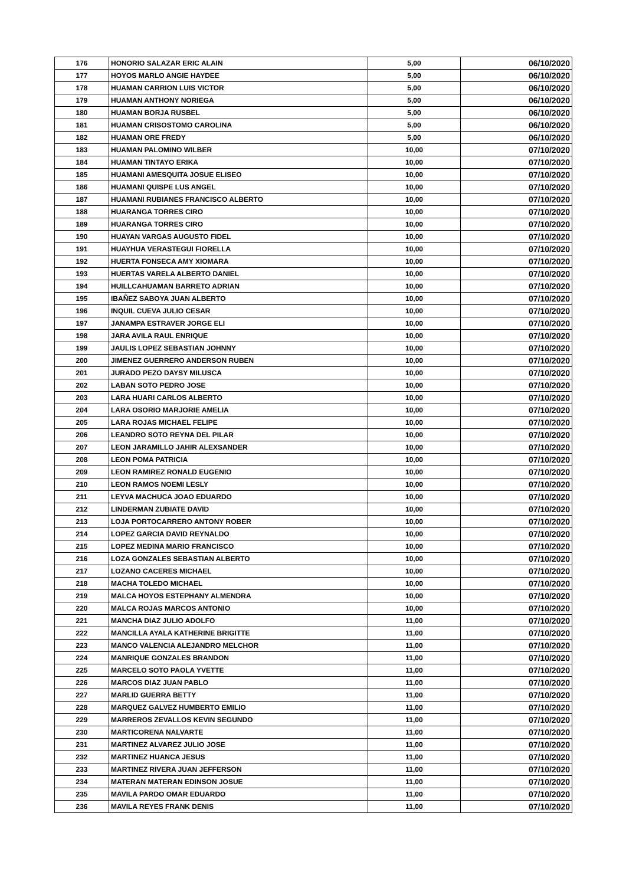| 176 | HONORIO SALAZAR ERIC ALAIN | 5,00 | 06/10/2020 |
| 177 | HOYOS MARLO ANGIE HAYDEE | 5,00 | 06/10/2020 |
| 178 | HUAMAN CARRION LUIS VICTOR | 5,00 | 06/10/2020 |
| 179 | HUAMAN ANTHONY NORIEGA | 5,00 | 06/10/2020 |
| 180 | HUAMAN BORJA RUSBEL | 5,00 | 06/10/2020 |
| 181 | HUAMAN CRISOSTOMO CAROLINA | 5,00 | 06/10/2020 |
| 182 | HUAMAN ORE FREDY | 5,00 | 06/10/2020 |
| 183 | HUAMAN PALOMINO WILBER | 10,00 | 07/10/2020 |
| 184 | HUAMAN TINTAYO ERIKA | 10,00 | 07/10/2020 |
| 185 | HUAMANI AMESQUITA JOSUE ELISEO | 10,00 | 07/10/2020 |
| 186 | HUAMANI QUISPE LUS ANGEL | 10,00 | 07/10/2020 |
| 187 | HUAMANI RUBIANES FRANCISCO ALBERTO | 10,00 | 07/10/2020 |
| 188 | HUARANGA TORRES CIRO | 10,00 | 07/10/2020 |
| 189 | HUARANGA TORRES CIRO | 10,00 | 07/10/2020 |
| 190 | HUAYAN VARGAS AUGUSTO FIDEL | 10,00 | 07/10/2020 |
| 191 | HUAYHUA VERASTEGUI FIORELLA | 10,00 | 07/10/2020 |
| 192 | HUERTA FONSECA AMY XIOMARA | 10,00 | 07/10/2020 |
| 193 | HUERTAS VARELA ALBERTO DANIEL | 10,00 | 07/10/2020 |
| 194 | HUILLCAHUAMAN BARRETO ADRIAN | 10,00 | 07/10/2020 |
| 195 | IBAÑEZ SABOYA JUAN ALBERTO | 10,00 | 07/10/2020 |
| 196 | INQUIL CUEVA JULIO CESAR | 10,00 | 07/10/2020 |
| 197 | JANAMPA ESTRAVER JORGE ELI | 10,00 | 07/10/2020 |
| 198 | JARA AVILA RAUL ENRIQUE | 10,00 | 07/10/2020 |
| 199 | JAULIS LOPEZ SEBASTIAN JOHNNY | 10,00 | 07/10/2020 |
| 200 | JIMENEZ GUERRERO ANDERSON RUBEN | 10,00 | 07/10/2020 |
| 201 | JURADO PEZO DAYSY MILUSCA | 10,00 | 07/10/2020 |
| 202 | LABAN SOTO PEDRO JOSE | 10,00 | 07/10/2020 |
| 203 | LARA HUARI CARLOS ALBERTO | 10,00 | 07/10/2020 |
| 204 | LARA OSORIO MARJORIE AMELIA | 10,00 | 07/10/2020 |
| 205 | LARA ROJAS MICHAEL FELIPE | 10,00 | 07/10/2020 |
| 206 | LEANDRO SOTO REYNA DEL PILAR | 10,00 | 07/10/2020 |
| 207 | LEON JARAMILLO JAHIR ALEXSANDER | 10,00 | 07/10/2020 |
| 208 | LEON POMA PATRICIA | 10,00 | 07/10/2020 |
| 209 | LEON RAMIREZ RONALD EUGENIO | 10,00 | 07/10/2020 |
| 210 | LEON RAMOS NOEMI LESLY | 10,00 | 07/10/2020 |
| 211 | LEYVA MACHUCA JOAO EDUARDO | 10,00 | 07/10/2020 |
| 212 | LINDERMAN ZUBIATE DAVID | 10,00 | 07/10/2020 |
| 213 | LOJA PORTOCARRERO ANTONY ROBER | 10,00 | 07/10/2020 |
| 214 | LOPEZ GARCIA DAVID REYNALDO | 10,00 | 07/10/2020 |
| 215 | LOPEZ MEDINA MARIO FRANCISCO | 10,00 | 07/10/2020 |
| 216 | LOZA GONZALES SEBASTIAN ALBERTO | 10,00 | 07/10/2020 |
| 217 | LOZANO CACERES MICHAEL | 10,00 | 07/10/2020 |
| 218 | MACHA TOLEDO MICHAEL | 10,00 | 07/10/2020 |
| 219 | MALCA HOYOS ESTEPHANY ALMENDRA | 10,00 | 07/10/2020 |
| 220 | MALCA ROJAS MARCOS ANTONIO | 10,00 | 07/10/2020 |
| 221 | MANCHA DIAZ JULIO ADOLFO | 11,00 | 07/10/2020 |
| 222 | MANCILLA AYALA KATHERINE BRIGITTE | 11,00 | 07/10/2020 |
| 223 | MANCO VALENCIA ALEJANDRO MELCHOR | 11,00 | 07/10/2020 |
| 224 | MANRIQUE GONZALES BRANDON | 11,00 | 07/10/2020 |
| 225 | MARCELO SOTO PAOLA YVETTE | 11,00 | 07/10/2020 |
| 226 | MARCOS DIAZ JUAN PABLO | 11,00 | 07/10/2020 |
| 227 | MARLID GUERRA BETTY | 11,00 | 07/10/2020 |
| 228 | MARQUEZ GALVEZ HUMBERTO EMILIO | 11,00 | 07/10/2020 |
| 229 | MARREROS ZEVALLOS KEVIN SEGUNDO | 11,00 | 07/10/2020 |
| 230 | MARTICORENA NALVARTE | 11,00 | 07/10/2020 |
| 231 | MARTINEZ ALVAREZ JULIO JOSE | 11,00 | 07/10/2020 |
| 232 | MARTINEZ HUANCA JESUS | 11,00 | 07/10/2020 |
| 233 | MARTINEZ RIVERA JUAN JEFFERSON | 11,00 | 07/10/2020 |
| 234 | MATERAN MATERAN EDINSON JOSUE | 11,00 | 07/10/2020 |
| 235 | MAVILA PARDO OMAR EDUARDO | 11,00 | 07/10/2020 |
| 236 | MAVILA REYES FRANK DENIS | 11,00 | 07/10/2020 |